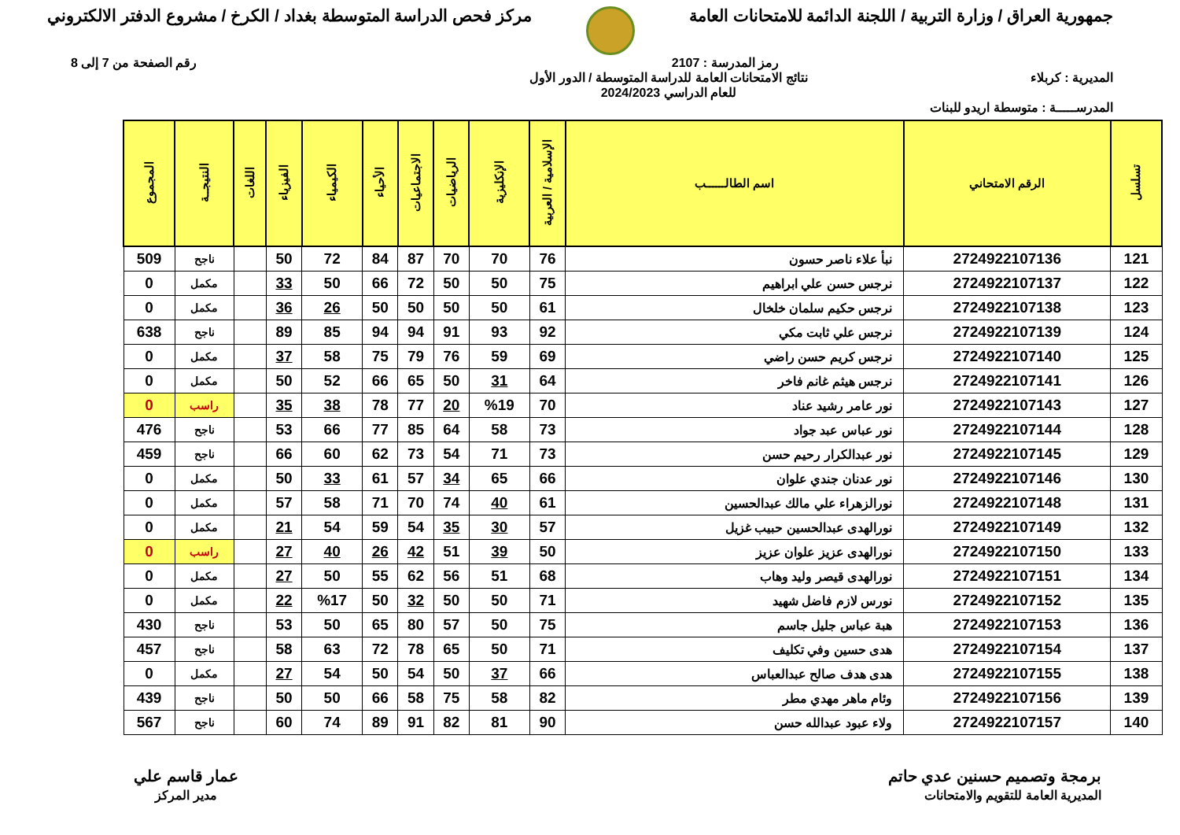جمهورية العراق / وزارة التربية / اللجنة الدائمة للامتحانات العامة
مركز فحص الدراسة المتوسطة بغداد / الكرخ / مشروع الدفتر الالكتروني
رمز المدرسة : 2107 رقم الصفحة من 7 إلى 8
المديرية : كربلاء نتائج الامتحانات العامة للدراسة المتوسطة / الدور الأول
للعام الدراسي 2024/2023
المدرســـــة : متوسطة اريدو للبنات
| تسلسل | الرقم الامتحاني | اسم الطالــــــب | الإسلامية / العربية | الإنكليزية | الرياضيات | الاجتماعيات | الأحياء | الكيمياء | الفيزياء | اللغات | النتيجــة | المجموع |
| --- | --- | --- | --- | --- | --- | --- | --- | --- | --- | --- | --- | --- |
| 121 | 2724922107136 | نبأ علاء ناصر حسون | 76 | 70 | 70 | 87 | 84 | 72 | 50 | | ناجح | 509 |
| 122 | 2724922107137 | نرجس حسن علي ابراهيم | 75 | 50 | 50 | 72 | 66 | 50 | 33 | | مكمل | 0 |
| 123 | 2724922107138 | نرجس حكيم سلمان خلخال | 61 | 50 | 50 | 50 | 50 | 26 | 36 | | مكمل | 0 |
| 124 | 2724922107139 | نرجس علي ثابت مكي | 92 | 93 | 91 | 94 | 94 | 85 | 89 | | ناجح | 638 |
| 125 | 2724922107140 | نرجس كريم حسن راضي | 69 | 59 | 76 | 79 | 75 | 58 | 37 | | مكمل | 0 |
| 126 | 2724922107141 | نرجس هيثم غانم فاخر | 64 | 31 | 50 | 65 | 66 | 52 | 50 | | مكمل | 0 |
| 127 | 2724922107143 | نور عامر رشيد عناد | 70 | %19 | 20 | 77 | 78 | 38 | 35 | | راسب | 0 |
| 128 | 2724922107144 | نور عباس عبد جواد | 73 | 58 | 64 | 85 | 77 | 66 | 53 | | ناجح | 476 |
| 129 | 2724922107145 | نور عبدالكرار رحيم حسن | 73 | 71 | 54 | 73 | 62 | 60 | 66 | | ناجح | 459 |
| 130 | 2724922107146 | نور عدنان جندي علوان | 66 | 65 | 34 | 57 | 61 | 33 | 50 | | مكمل | 0 |
| 131 | 2724922107148 | نورالزهراء علي مالك عبدالحسين | 61 | 40 | 74 | 70 | 71 | 58 | 57 | | مكمل | 0 |
| 132 | 2724922107149 | نورالهدى عبدالحسين حبيب غزيل | 57 | 30 | 35 | 54 | 59 | 54 | 21 | | مكمل | 0 |
| 133 | 2724922107150 | نورالهدى عزيز علوان عزيز | 50 | 39 | 51 | 42 | 26 | 40 | 27 | | راسب | 0 |
| 134 | 2724922107151 | نورالهدى قيصر وليد وهاب | 68 | 51 | 56 | 62 | 55 | 50 | 27 | | مكمل | 0 |
| 135 | 2724922107152 | نورس لازم فاضل شهيد | 71 | 50 | 50 | 32 | 50 | %17 | 22 | | مكمل | 0 |
| 136 | 2724922107153 | هبة عباس جليل جاسم | 75 | 50 | 57 | 80 | 65 | 50 | 53 | | ناجح | 430 |
| 137 | 2724922107154 | هدى حسين وفي تكليف | 71 | 50 | 65 | 78 | 72 | 63 | 58 | | ناجح | 457 |
| 138 | 2724922107155 | هدى هدف صالح عبدالعباس | 66 | 37 | 50 | 54 | 50 | 54 | 27 | | مكمل | 0 |
| 139 | 2724922107156 | وئام ماهر مهدي مطر | 82 | 58 | 75 | 58 | 66 | 50 | 50 | | ناجح | 439 |
| 140 | 2724922107157 | ولاء عبود عبدالله حسن | 90 | 81 | 82 | 91 | 89 | 74 | 60 | | ناجح | 567 |
برمجة وتصميم حسنين عدي حاتم
المديرية العامة للتقويم والامتحانات
عمار قاسم علي
مدير المركز